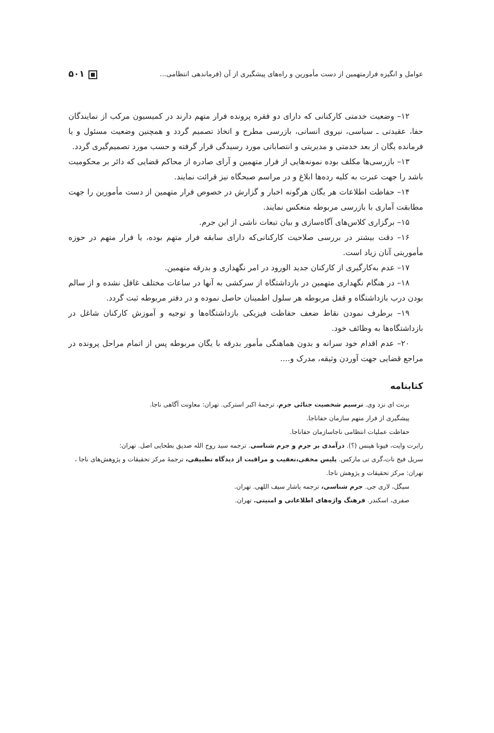عوامل و انگیزه فرارمتهمین از دست مأمورین و راه‌های پیشگیری از آن (فرماندهی انتظامی... ۵۰۱
۱۲– وضعیت خدمتی کارکنانی که دارای دو فقره پرونده فرار متهم دارند در کمیسیون مرکب از نمایندگان حفا، عقیدتی ـ سیاسی، نیروی انسانی، بازرسی مطرح و اتخاذ تصمیم گردد و همچنین وضعیت مسئول و یا فرمانده یگان از بعد خدمتی و مدیریتی و انتصاباتی مورد رسیدگی قرار گرفته و حسب مورد تصمیم‌گیری گردد.
۱۳– بازرسی‌ها مکلف بوده نمونه‌هایی از فرار متهمین و آرای صادره از محاکم قضایی که دائر بر محکومیت باشد را جهت عبرت به کلیه رده‌ها ابلاغ و در مراسم صبحگاه نیز قرائت نمایند.
۱۴– حفاظت اطلاعات هر یگان هرگونه اخبار و گزارش در خصوص فرار متهمین از دست مأمورین را جهت مطابقت آماری با بازرسی مربوطه منعکس نمایند.
۱۵– برگزاری کلاس‌های آگاه‌سازی و بیان تبعات ناشی از این جرم.
۱۶– دقت بیشتر در بررسی صلاحیت کارکنانی‌که دارای سابقه فرار متهم بوده، یا فرار متهم در حوزه مأموریتی آنان زیاد است.
۱۷– عدم به‌کارگیری از کارکنان جدید الورود در امر نگهداری و بدرقه متهمین.
۱۸– در هنگام نگهداری متهمین در بازداشتگاه از سرکشی به آنها در ساعات مختلف غافل نشده و از سالم بودن درب بازداشتگاه و قفل مربوطه هر سلول اطمینان حاصل نموده و در دفتر مربوطه ثبت گردد.
۱۹– برطرف نمودن نقاط ضعف حفاظت فیزیکی بازداشتگاه‌ها و توجیه و آموزش کارکنان شاغل در بازداشتگاه‌ها به وظائف خود.
۲۰– عدم اقدام خود سرانه و بدون هماهنگی مأمور بدرقه با یگان مربوطه پس از اتمام مراحل پرونده در مراجع قضایی جهت آوردن وثیقه، مدرک و....
کتابنامه
برنت ای نزد وی. ترسیم شخصیت جنائی جرم، ترجمهٔ اکبر استرکی. تهران: معاونت آگاهی ناجا.
پیشگیری از فرار متهم سازمان حفاناجا.
حفاظت عملیات انتظامی ناجاسازمان حفاناجا.
رابرت وایت، فیونا هینس (؟). درآمدی بر جرم و جرم شناسی. ترجمه سید روح الله صدیق بطحایی اصل. تهران:
سریل فیج نات،گری تی مارکس. پلیس مخفی،تعقیب و مراقبت از دیدگاه تطبیقی، ترجمهٔ مرکز تحقیقات و پژوهش‌های ناجا ، تهران: مرکز تحقیقات و پژوهش ناجا.
سیگل، لاری جی. جرم شناسی، ترجمه یاشار سیف اللهی. تهران.
صفری، اسکندر. فرهنگ واژه‌های اطلاعاتی و امنیتی. تهران.